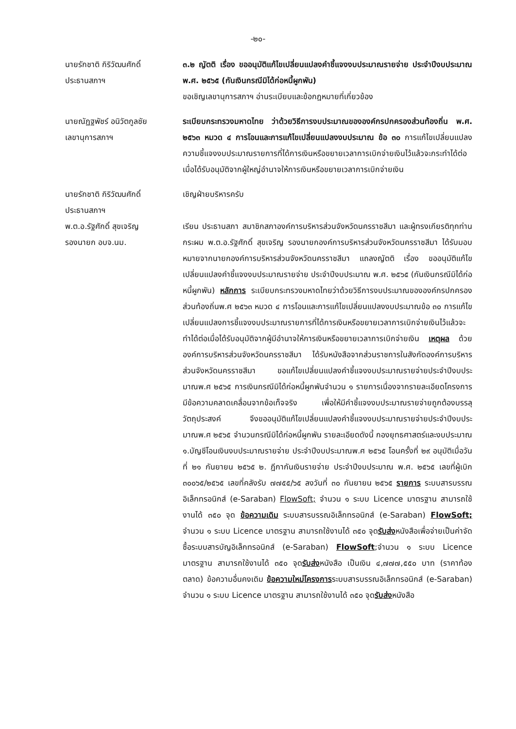-๒๐-
นายรักชาติ กิริวัฒนศักดิ์
ประธานสภาฯ
๓.๒ ญัตติ เรื่อง ขออนุมัติแก้ไขเปลี่ยนแปลงคำชี้แจงงบประมาณรายจ่าย ประจำปีงบประมาณ พ.ศ. ๒๕๖๕ (กันเงินกรณีมิได้ก่อหนี้ผูกพัน)
ขอเชิญเลขานุการสภาฯ อ่านระเบียบและข้อกฎหมายที่เกี่ยวข้อง
นายณัฏฐพัชร์ อนิวัตกูลชัย
เลขานุการสภาฯ
ระเบียบกระทรวงมหาดไทย ว่าด้วยวิธีการงบประมาณขององค์กรปกครองส่วนท้องถิ่น พ.ศ. ๒๕๖๓ หมวด ๔ การโอนและการแก้ไขเปลี่ยนแปลงงบประมาณ ข้อ ๓๐ การแก้ไขเปลี่ยนแปลงความชี้แจงงบประมาณรายการที่ได้การเงินหรือขยายเวลาการเบิกจ่ายเงินไว้แล้วจะกระทำได้ต่อเมื่อได้รับอนุมัติจากผู้ใหญ่อำนาจให้การเงินหรือขยายเวลาการเบิกจ่ายเงิน
นายรักชาติ กิริวัฒนศักดิ์
ประธานสภาฯ
เชิญฝ่ายบริหารครับ
พ.ต.อ.รัฐศักดิ์ สุขเจริญ
รองนายก อบจ.นม.
เรียน ประธานสภา สมาชิกสภาองค์การบริหารส่วนจังหวัดนครราชสีมา และผู้ทรงเกียรติทุกท่าน กระผม พ.ต.อ.รัฐศักดิ์ สุขเจริญ รองนายกองค์การบริหารส่วนจังหวัดนครราชสีมา ได้รับมอบหมายจากนายกองค์การบริหารส่วนจังหวัดนครราชสีมา แถลงญัตติ เรื่อง ขออนุมัติแก้ไขเปลี่ยนแปลงคำชี้แจงงบประมาณรายจ่าย ประจำปีงบประมาณ พ.ศ. ๒๕๖๕ (กันเงินกรณีมิได้ก่อหนี้ผูกพัน) หลักการ ระเบียบกระทรวงมหาดไทยว่าด้วยวิธีการงบประมาณขององค์กรปกครองส่วนท้องถิ่นพ.ศ ๒๕๖๓ หมวด ๔ การโอนและการแก้ไขเปลี่ยนแปลงงบประมาณข้อ ๓๐ การแก้ไขเปลี่ยนแปลงการชี้แจงงบประมาณรายการที่ได้การเงินหรือขยายเวลาการเบิกจ่ายเงินไว้แล้วจะทำได้ต่อเมื่อได้รับอนุมัติจากผู้มีอำนาจให้การเงินหรือขยายเวลาการเบิกจ่ายเงิน เหตุผล ด้วยองค์การบริหารส่วนจังหวัดนครราชสีมา ได้รับหนังสือจากส่วนราชการในสังกัดองค์การบริหารส่วนจังหวัดนครราชสีมา ขอแก้ไขเปลี่ยนแปลงคำชี้แจงงบประมาณรายจ่ายประจำปีงบประมาณพ.ศ ๒๕๖๕ การเงินกรณีมิได้ก่อหนี้ผูกพันจำนวน ๑ รายการเนื่องจากรายละเอียดโครงการมีข้อความคลาดเคลื่อนจากข้อเท็จจริง เพื่อให้มีคำชี้แจงงบประมาณรายจ่ายถูกต้องบรรลุวัตถุประสงค์ จึงขออนุมัติแก้ไขเปลี่ยนแปลงคำชี้แจงงบประมาณรายจ่ายประจำปีงบประมาณพ.ศ ๒๕๖๕ จำนวนกรณีมิได้ก่อหนี้ผูกพัน รายละเอียดดังนี้ กองยุทธศาสตร์และงบประมาณ ๑.บัญชีโอนเงินงบประมาณรายจ่าย ประจำปีงบประมาณพ.ศ ๒๕๖๕ โอนครั้งที่ ๒๙ อนุมัติเมื่อวันที่ ๒๑ กันยายน ๒๕๖๕ ๒. ฎีกากันเงินรายจ่าย ประจำปีงบประมาณ พ.ศ. ๒๕๖๕ เลขที่ผู้เบิก ๓๐๐๖๕/๒๕๖๕ เลขที่คลังรับ ๗๗๕๕/๖๕ ลงวันที่ ๓๐ กันยายน ๒๕๖๕ รายการ ระบบสารบรรณอิเล็กทรอนิกส์ (e-Saraban) FlowSoft; จำนวน ๑ ระบบ Licence มาตรฐาน สามารถใช้งานได้ ๓๕๐ จุด ข้อความเดิม ระบบสารบรรณอิเล็กทรอนิกส์ (e-Saraban) FlowSoft; จำนวน ๑ ระบบ Licence มาตรฐาน สามารถใช้งานได้ ๓๕๐ จุดรับส่งหนังสือเพื่อจ่ายเป็นค่าจัดซื้อระบบสารบัญอิเล็กทรอนิกส์ (e-Saraban) FlowSoft;จำนวน ๑ ระบบ Licence มาตรฐาน สามารถใช้งานได้ ๓๕๐ จุดรับส่งหนังสือ เป็นเงิน ๔,๗๗๗,๕๕๐ บาท (ราคาท้องตลาด) ข้อความอื่นคงเดิม ข้อความใหม่โครงการระบบสารบรรณอิเล็กทรอนิกส์ (e-Saraban) จำนวน ๑ ระบบ Licence มาตรฐาน สามารถใช้งานได้ ๓๕๐ จุดรับส่งหนังสือ